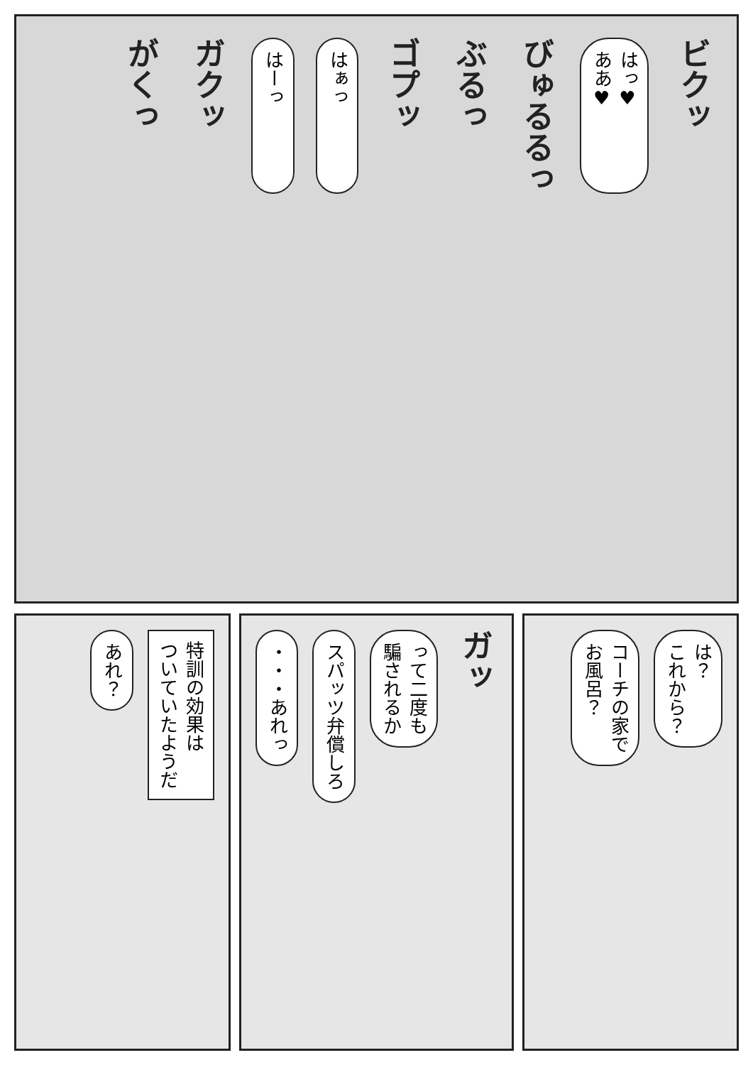ビクッ
はっ♥
ああ♥
びゅるるっ
ぶるっ
ゴプッ
はぁっ
はーっ
ガクッ
がくっ
は？
これから？
コーチの家で
お風呂？
ガッ
って二度も
騙されるか
スパッツ弁償しろ
・・・あれっ
特訓の効果は
ついていたようだ
あれ？